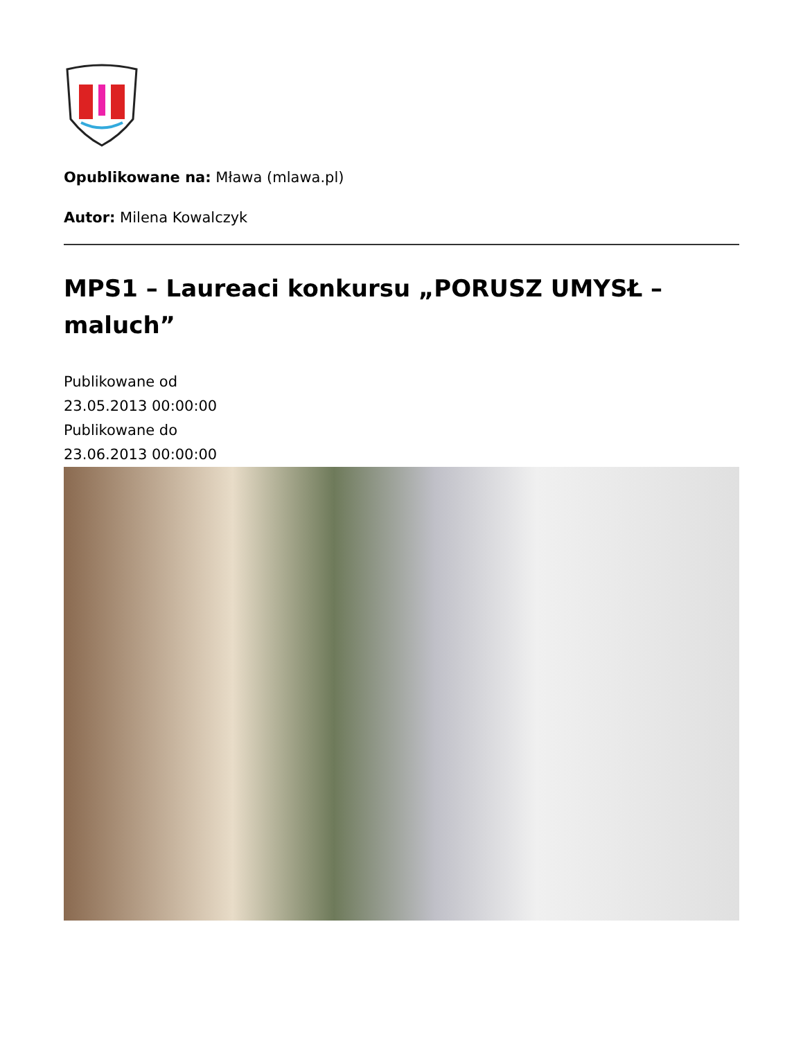Opublikowane na: Mława (mlawa.pl)
Autor: Milena Kowalczyk
MPS1 – Laureaci konkursu „PORUSZ UMYSŁ – maluch”
Publikowane od
23.05.2013 00:00:00
Publikowane do
23.06.2013 00:00:00